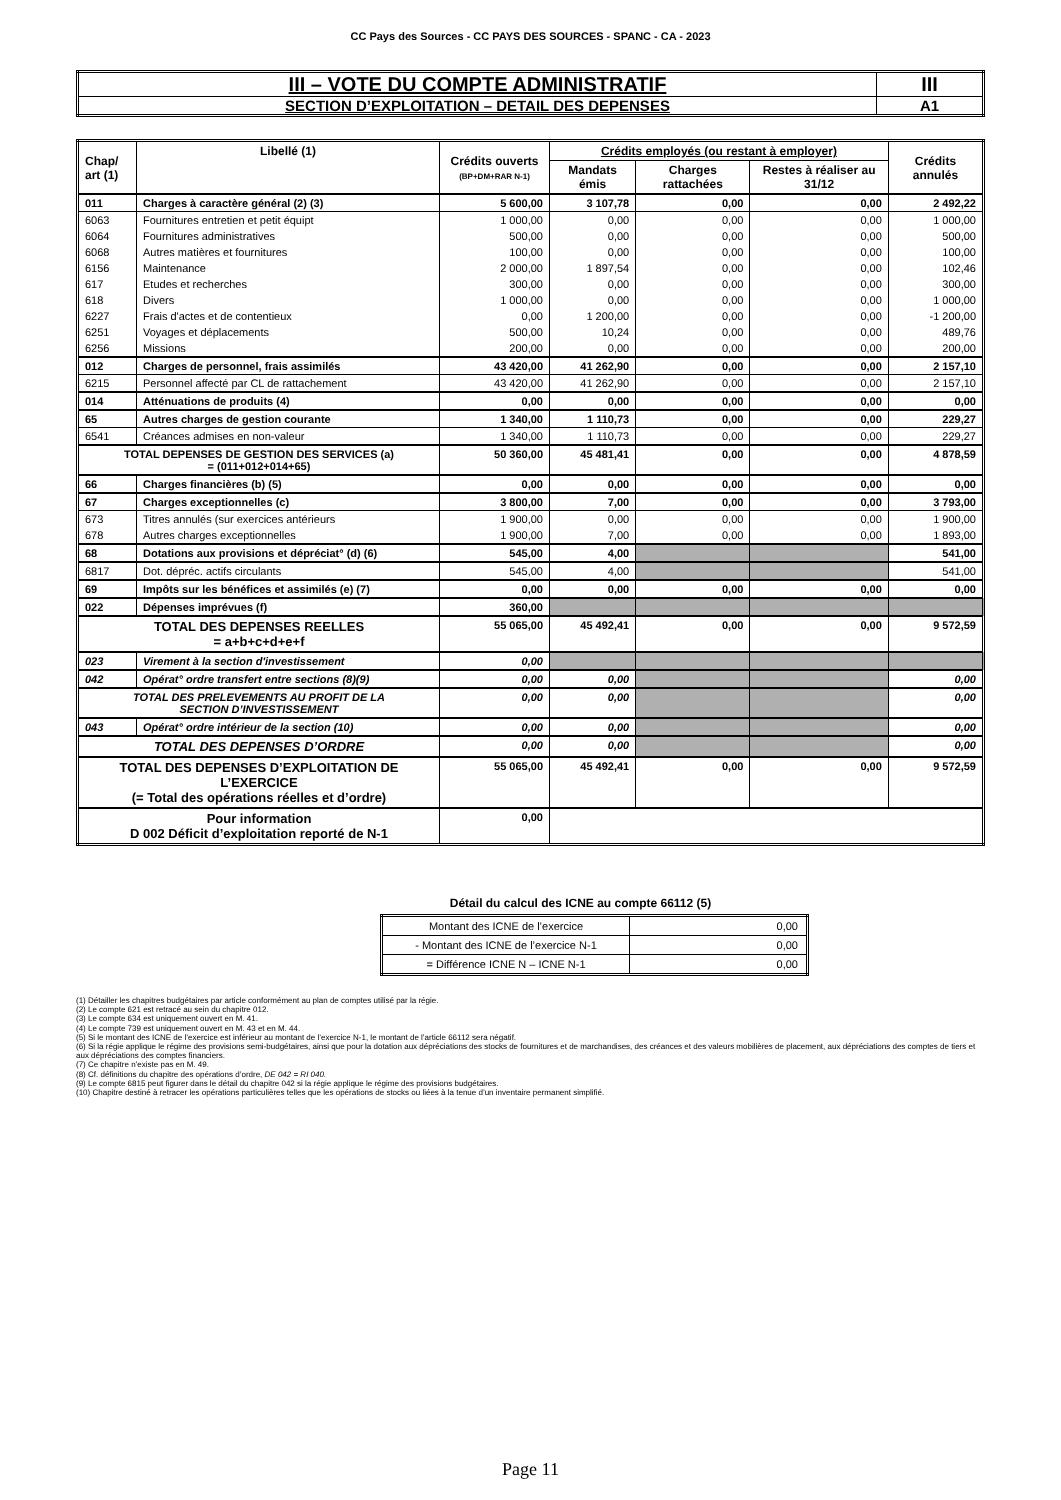CC Pays des Sources - CC PAYS DES SOURCES - SPANC - CA - 2023
| III – VOTE DU COMPTE ADMINISTRATIF | III |
| SECTION D’EXPLOITATION – DETAIL DES DEPENSES | A1 |
| Chap/ art (1) | Libellé (1) | Crédits ouverts (BP+DM+RAR N-1) | Crédits employés (ou restant à employer) | | | Crédits annulés |
| --- | --- | --- | --- | --- | --- | --- |
| | | | Mandats émis | Charges rattachées | Restes à réaliser au 31/12 | |
| 011 | Charges à caractère général (2) (3) | 5 600,00 | 3 107,78 | 0,00 | 0,00 | 2 492,22 |
| 6063 | Fournitures entretien et petit équipt | 1 000,00 | 0,00 | 0,00 | 0,00 | 1 000,00 |
| 6064 | Fournitures administratives | 500,00 | 0,00 | 0,00 | 0,00 | 500,00 |
| 6068 | Autres matières et fournitures | 100,00 | 0,00 | 0,00 | 0,00 | 100,00 |
| 6156 | Maintenance | 2 000,00 | 1 897,54 | 0,00 | 0,00 | 102,46 |
| 617 | Etudes et recherches | 300,00 | 0,00 | 0,00 | 0,00 | 300,00 |
| 618 | Divers | 1 000,00 | 0,00 | 0,00 | 0,00 | 1 000,00 |
| 6227 | Frais d'actes et de contentieux | 0,00 | 1 200,00 | 0,00 | 0,00 | -1 200,00 |
| 6251 | Voyages et déplacements | 500,00 | 10,24 | 0,00 | 0,00 | 489,76 |
| 6256 | Missions | 200,00 | 0,00 | 0,00 | 0,00 | 200,00 |
| 012 | Charges de personnel, frais assimilés | 43 420,00 | 41 262,90 | 0,00 | 0,00 | 2 157,10 |
| 6215 | Personnel affecté par CL de rattachement | 43 420,00 | 41 262,90 | 0,00 | 0,00 | 2 157,10 |
| 014 | Atténuations de produits (4) | 0,00 | 0,00 | 0,00 | 0,00 | 0,00 |
| 65 | Autres charges de gestion courante | 1 340,00 | 1 110,73 | 0,00 | 0,00 | 229,27 |
| 6541 | Créances admises en non-valeur | 1 340,00 | 1 110,73 | 0,00 | 0,00 | 229,27 |
| TOTAL DEPENSES DE GESTION DES SERVICES (a) = (011+012+014+65) | | 50 360,00 | 45 481,41 | 0,00 | 0,00 | 4 878,59 |
| 66 | Charges financières (b) (5) | 0,00 | 0,00 | 0,00 | 0,00 | 0,00 |
| 67 | Charges exceptionnelles (c) | 3 800,00 | 7,00 | 0,00 | 0,00 | 3 793,00 |
| 673 | Titres annulés (sur exercices antérieurs | 1 900,00 | 0,00 | 0,00 | 0,00 | 1 900,00 |
| 678 | Autres charges exceptionnelles | 1 900,00 | 7,00 | 0,00 | 0,00 | 1 893,00 |
| 68 | Dotations aux provisions et dépréciat° (d) (6) | 545,00 | 4,00 | | | 541,00 |
| 6817 | Dot. dépréc. actifs circulants | 545,00 | 4,00 | | | 541,00 |
| 69 | Impôts sur les bénéfices et assimilés (e) (7) | 0,00 | 0,00 | 0,00 | 0,00 | 0,00 |
| 022 | Dépenses imprévues (f) | 360,00 | | | | |
| TOTAL DES DEPENSES REELLES = a+b+c+d+e+f | | 55 065,00 | 45 492,41 | 0,00 | 0,00 | 9 572,59 |
| 023 | Virement à la section d'investissement | 0,00 | | | | |
| 042 | Opérat° ordre transfert entre sections (8)(9) | 0,00 | 0,00 | | | 0,00 |
| TOTAL DES PRELEVEMENTS AU PROFIT DE LA SECTION D’INVESTISSEMENT | | 0,00 | 0,00 | | | 0,00 |
| 043 | Opérat° ordre intérieur de la section (10) | 0,00 | 0,00 | | | 0,00 |
| TOTAL DES DEPENSES D’ORDRE | | 0,00 | 0,00 | | | 0,00 |
| TOTAL DES DEPENSES D’EXPLOITATION DE L’EXERCICE (= Total des opérations réelles et d’ordre) | | 55 065,00 | 45 492,41 | 0,00 | 0,00 | 9 572,59 |
| Pour information D 002 Déficit d’exploitation reporté de N-1 | | 0,00 | | | | |
Détail du calcul des ICNE au compte 66112 (5)
| Montant des ICNE de l’exercice | 0,00 |
| - Montant des ICNE de l’exercice N-1 | 0,00 |
| = Différence ICNE N – ICNE N-1 | 0,00 |
(1) Détailler les chapitres budgétaires par article conformément au plan de comptes utilisé par la régie.
(2) Le compte 621 est retracé au sein du chapitre 012.
(3) Le compte 634 est uniquement ouvert en M. 41.
(4) Le compte 739 est uniquement ouvert en M. 43 et en M. 44.
(5) Si le montant des ICNE de l’exercice est inférieur au montant de l’exercice N-1, le montant de l’article 66112 sera négatif.
(6) Si la régie applique le régime des provisions semi-budgétaires, ainsi que pour la dotation aux dépréciations des stocks de fournitures et de marchandises, des créances et des valeurs mobilières de placement, aux dépréciations des comptes de tiers et aux dépréciations des comptes financiers.
(7) Ce chapitre n’existe pas en M. 49.
(8) Cf. définitions du chapitre des opérations d’ordre, DE 042 = RI 040.
(9) Le compte 6815 peut figurer dans le détail du chapitre 042 si la régie applique le régime des provisions budgétaires.
(10) Chapitre destiné à retracer les opérations particulières telles que les opérations de stocks ou liées à la tenue d’un inventaire permanent simplifié.
Page 11